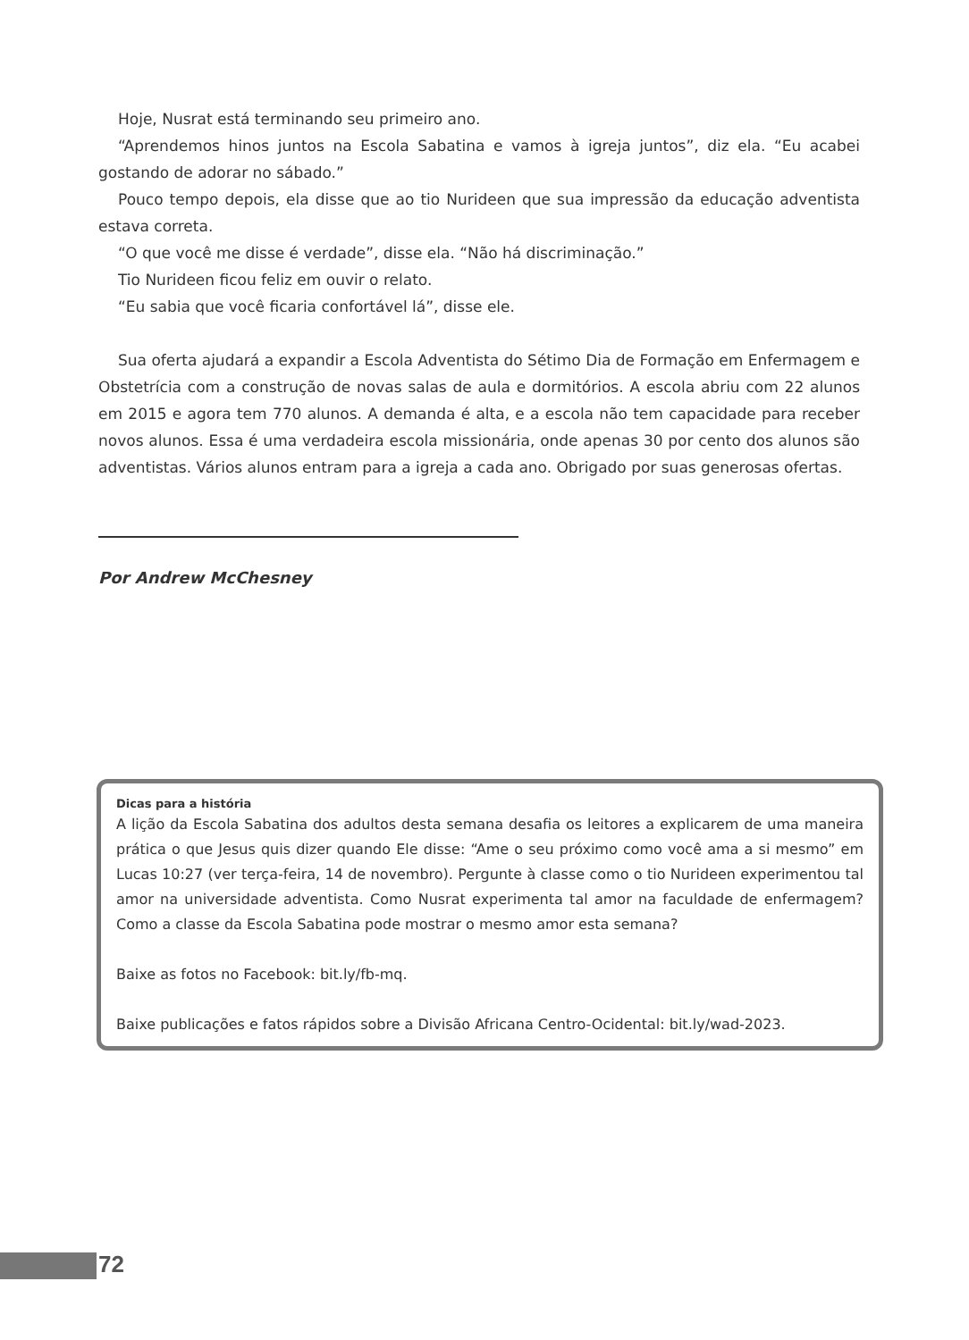Hoje, Nusrat está terminando seu primeiro ano.
“Aprendemos hinos juntos na Escola Sabatina e vamos à igreja juntos”, diz ela. “Eu acabei gostando de adorar no sábado.”
Pouco tempo depois, ela disse que ao tio Nurideen que sua impressão da educação adventista estava correta.
“O que você me disse é verdade”, disse ela. “Não há discriminação.”
Tio Nurideen ficou feliz em ouvir o relato.
“Eu sabia que você ficaria confortável lá”, disse ele.
Sua oferta ajudará a expandir a Escola Adventista do Sétimo Dia de Formação em Enfermagem e Obstetrícia com a construção de novas salas de aula e dormitórios. A escola abriu com 22 alunos em 2015 e agora tem 770 alunos. A demanda é alta, e a escola não tem capacidade para receber novos alunos. Essa é uma verdadeira escola missionária, onde apenas 30 por cento dos alunos são adventistas. Vários alunos entram para a igreja a cada ano. Obrigado por suas generosas ofertas.
Por Andrew McChesney
Dicas para a história
A lição da Escola Sabatina dos adultos desta semana desafia os leitores a explicarem de uma maneira prática o que Jesus quis dizer quando Ele disse: “Ame o seu próximo como você ama a si mesmo” em Lucas 10:27 (ver terça-feira, 14 de novembro). Pergunte à classe como o tio Nurideen experimentou tal amor na universidade adventista. Como Nusrat experimenta tal amor na faculdade de enfermagem? Como a classe da Escola Sabatina pode mostrar o mesmo amor esta semana?
Baixe as fotos no Facebook: bit.ly/fb-mq.
Baixe publicações e fatos rápidos sobre a Divisão Africana Centro-Ocidental: bit.ly/wad-2023.
72